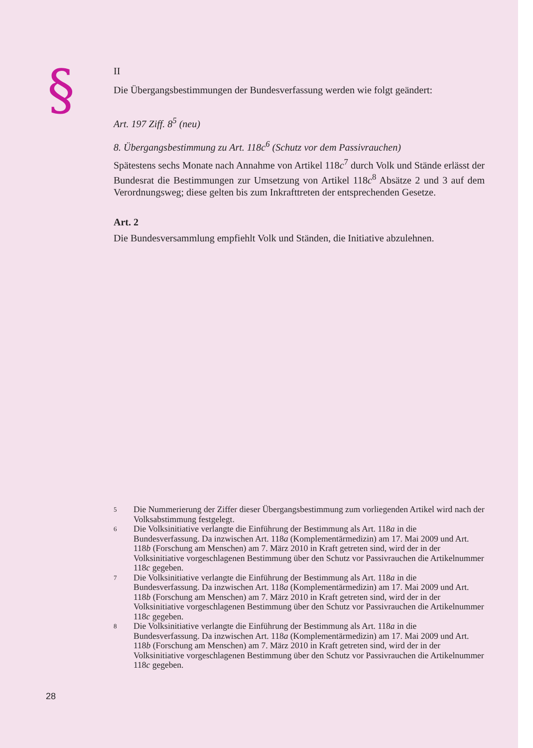§
II
Die Übergangsbestimmungen der Bundesverfassung werden wie folgt geändert:
Art. 197 Ziff. 8<sup>5</sup> (neu)
8. Übergangsbestimmung zu Art. 118c<sup>6</sup> (Schutz vor dem Passivrauchen)
Spätestens sechs Monate nach Annahme von Artikel 118c<sup>7</sup> durch Volk und Stände erlässt der Bundesrat die Bestimmungen zur Umsetzung von Artikel 118c<sup>8</sup> Absätze 2 und 3 auf dem Verordnungsweg; diese gelten bis zum Inkrafttreten der entsprechenden Gesetze.
Art. 2
Die Bundesversammlung empfiehlt Volk und Ständen, die Initiative abzulehnen.
5 Die Nummerierung der Ziffer dieser Übergangsbestimmung zum vorliegenden Artikel wird nach der Volksabstimmung festgelegt.
6 Die Volksinitiative verlangte die Einführung der Bestimmung als Art. 118a in die Bundesverfassung. Da inzwischen Art. 118a (Komplementärmedizin) am 17. Mai 2009 und Art. 118b (Forschung am Menschen) am 7. März 2010 in Kraft getreten sind, wird der in der Volksinitiative vorgeschlagenen Bestimmung über den Schutz vor Passivrauchen die Artikelnummer 118c gegeben.
7 Die Volksinitiative verlangte die Einführung der Bestimmung als Art. 118a in die Bundesverfassung. Da inzwischen Art. 118a (Komplementärmedizin) am 17. Mai 2009 und Art. 118b (Forschung am Menschen) am 7. März 2010 in Kraft getreten sind, wird der in der Volksinitiative vorgeschlagenen Bestimmung über den Schutz vor Passivrauchen die Artikelnummer 118c gegeben.
8 Die Volksinitiative verlangte die Einführung der Bestimmung als Art. 118a in die Bundesverfassung. Da inzwischen Art. 118a (Komplementärmedizin) am 17. Mai 2009 und Art. 118b (Forschung am Menschen) am 7. März 2010 in Kraft getreten sind, wird der in der Volksinitiative vorgeschlagenen Bestimmung über den Schutz vor Passivrauchen die Artikelnummer 118c gegeben.
28